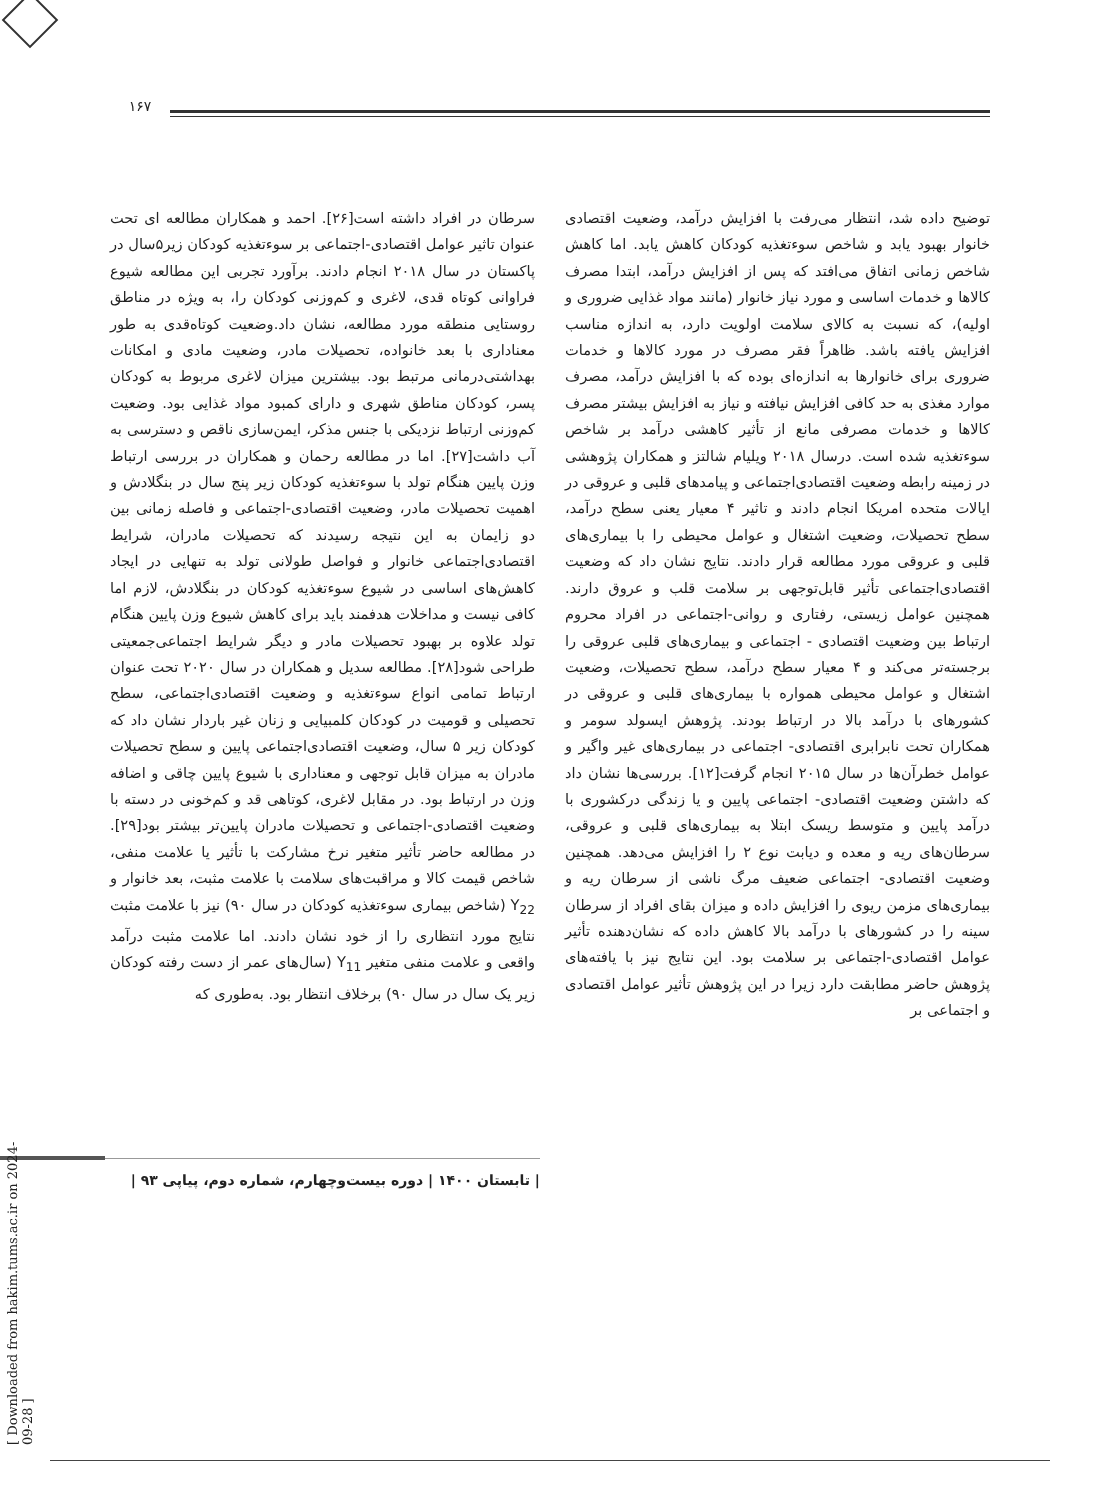۱۶۷
سرطان در افراد داشته است[۲۶]. احمد و همکاران مطالعه ای تحت عنوان تاثیر عوامل اقتصادی-اجتماعی بر سوءتغذیه کودکان زیر۵سال در پاکستان در سال ۲۰۱۸ انجام دادند. برآورد تجربی این مطالعه شیوع فراوانی کوتاه قدی، لاغری و کم‌وزنی کودکان را، به ویژه در مناطق روستایی منطقه مورد مطالعه، نشان داد.وضعیت کوتاه‌قدی به طور معناداری با بعد خانواده، تحصیلات مادر، وضعیت مادی و امکانات بهداشتی‌درمانی مرتبط بود. بیشترین میزان لاغری مربوط به کودکان پسر، کودکان مناطق شهری و دارای کمبود مواد غذایی بود. وضعیت کم‌وزنی ارتباط نزدیکی با جنس مذکر، ایمن‌سازی ناقص و دسترسی به آب داشت[۲۷]. اما در مطالعه رحمان و همکاران در بررسی ارتباط وزن پایین هنگام تولد با سوءتغذیه کودکان زیر پنج سال در بنگلادش و اهمیت تحصیلات مادر، وضعیت اقتصادی-اجتماعی و فاصله زمانی بین دو زایمان به این نتیجه رسیدند که تحصیلات مادران، شرایط اقتصادی‌اجتماعی خانوار و فواصل طولانی تولد به تنهایی در ایجاد کاهش‌های اساسی در شیوع سوءتغذیه کودکان در بنگلادش، لازم اما کافی نیست و مداخلات هدفمند باید برای کاهش شیوع وزن پایین هنگام تولد علاوه بر بهبود تحصیلات مادر و دیگر شرایط اجتماعی‌جمعیتی طراحی شود[۲۸]. مطالعه سدیل و همکاران در سال ۲۰۲۰ تحت عنوان ارتباط تمامی انواع سوءتغذیه و وضعیت اقتصادی‌اجتماعی، سطح تحصیلی و قومیت در کودکان کلمبیایی و زنان غیر باردار نشان داد که کودکان زیر ۵ سال، وضعیت اقتصادی‌اجتماعی پایین و سطح تحصیلات مادران به میزان قابل توجهی و معناداری با شیوع پایین چاقی و اضافه وزن در ارتباط بود. در مقابل لاغری، کوتاهی قد و کم‌خونی در دسته با وضعیت اقتصادی-اجتماعی و تحصیلات مادران پایین‌تر بیشتر بود[۲۹]. در مطالعه حاضر تأثیر متغیر نرخ مشارکت با تأثیر یا علامت منفی، شاخص قیمت کالا و مراقبت‌های سلامت با علامت مثبت، بعد خانوار و Y<sub>22</sub> (شاخص بیماری سوءتغذیه کودکان در سال ۹۰) نیز با علامت مثبت نتایج مورد انتظاری را از خود نشان دادند. اما علامت مثبت درآمد واقعی و علامت منفی متغیر Y<sub>11</sub> (سال‌های عمر از دست رفته کودکان زیر یک سال در سال ۹۰) برخلاف انتظار بود. به‌طوری که
توضیح داده شد، انتظار می‌رفت با افزایش درآمد، وضعیت اقتصادی خانوار بهبود یابد و شاخص سوءتغذیه کودکان کاهش یابد. اما کاهش شاخص زمانی اتفاق می‌افتد که پس از افزایش درآمد، ابتدا مصرف کالاها و خدمات اساسی و مورد نیاز خانوار (مانند مواد غذایی ضروری و اولیه)، که نسبت به کالای سلامت اولویت دارد، به اندازه مناسب افزایش یافته باشد. ظاهراً فقر مصرف در مورد کالاها و خدمات ضروری برای خانوارها به اندازه‌ای بوده که با افزایش درآمد، مصرف موارد مغذی به حد کافی افزایش نیافته و نیاز به افزایش بیشتر مصرف کالاها و خدمات مصرفی مانع از تأثیر کاهشی درآمد بر شاخص سوءتغذیه شده است. درسال ۲۰۱۸ ویلیام شالتز و همکاران پژوهشی در زمینه رابطه وضعیت اقتصادی‌اجتماعی و پیامدهای قلبی و عروقی در ایالات متحده امریکا انجام دادند و تاثیر ۴ معیار یعنی سطح درآمد، سطح تحصیلات، وضعیت اشتغال و عوامل محیطی را با بیماری‌های قلبی و عروقی مورد مطالعه قرار دادند. نتایج نشان داد که وضعیت اقتصادی‌اجتماعی تأثیر قابل‌توجهی بر سلامت قلب و عروق دارند. همچنین عوامل زیستی، رفتاری و روانی-اجتماعی در افراد محروم ارتباط بین وضعیت اقتصادی - اجتماعی و بیماری‌های قلبی عروقی را برجسته‌تر می‌کند و ۴ معیار سطح درآمد، سطح تحصیلات، وضعیت اشتغال و عوامل محیطی همواره با بیماری‌های قلبی و عروقی در کشورهای با درآمد بالا در ارتباط بودند. پژوهش ایسولد سومر و همکاران تحت نابرابری اقتصادی- اجتماعی در بیماری‌های غیر واگیر و عوامل خطرآن‌ها در سال ۲۰۱۵ انجام گرفت[۱۲]. بررسی‌ها نشان داد که داشتن وضعیت اقتصادی- اجتماعی پایین و یا زندگی درکشوری با درآمد پایین و متوسط ریسک ابتلا به بیماری‌های قلبی و عروقی، سرطان‌های ریه و معده و دیابت نوع ۲ را افزایش می‌دهد. همچنین وضعیت اقتصادی- اجتماعی ضعیف مرگ ناشی از سرطان ریه و بیماری‌های مزمن ریوی را افزایش داده و میزان بقای افراد از سرطان سینه را در کشورهای با درآمد بالا کاهش داده که نشان‌دهنده تأثیر عوامل اقتصادی-اجتماعی بر سلامت بود. این نتایج نیز با یافته‌های پژوهش حاضر مطابقت دارد زیرا در این پژوهش تأثیر عوامل اقتصادی و اجتماعی بر
| تابستان ۱۴۰۰ | دوره بیست‌وچهارم، شماره دوم، پیاپی ۹۳ |
[ Downloaded from hakim.tums.ac.ir on 2024-09-28 ]